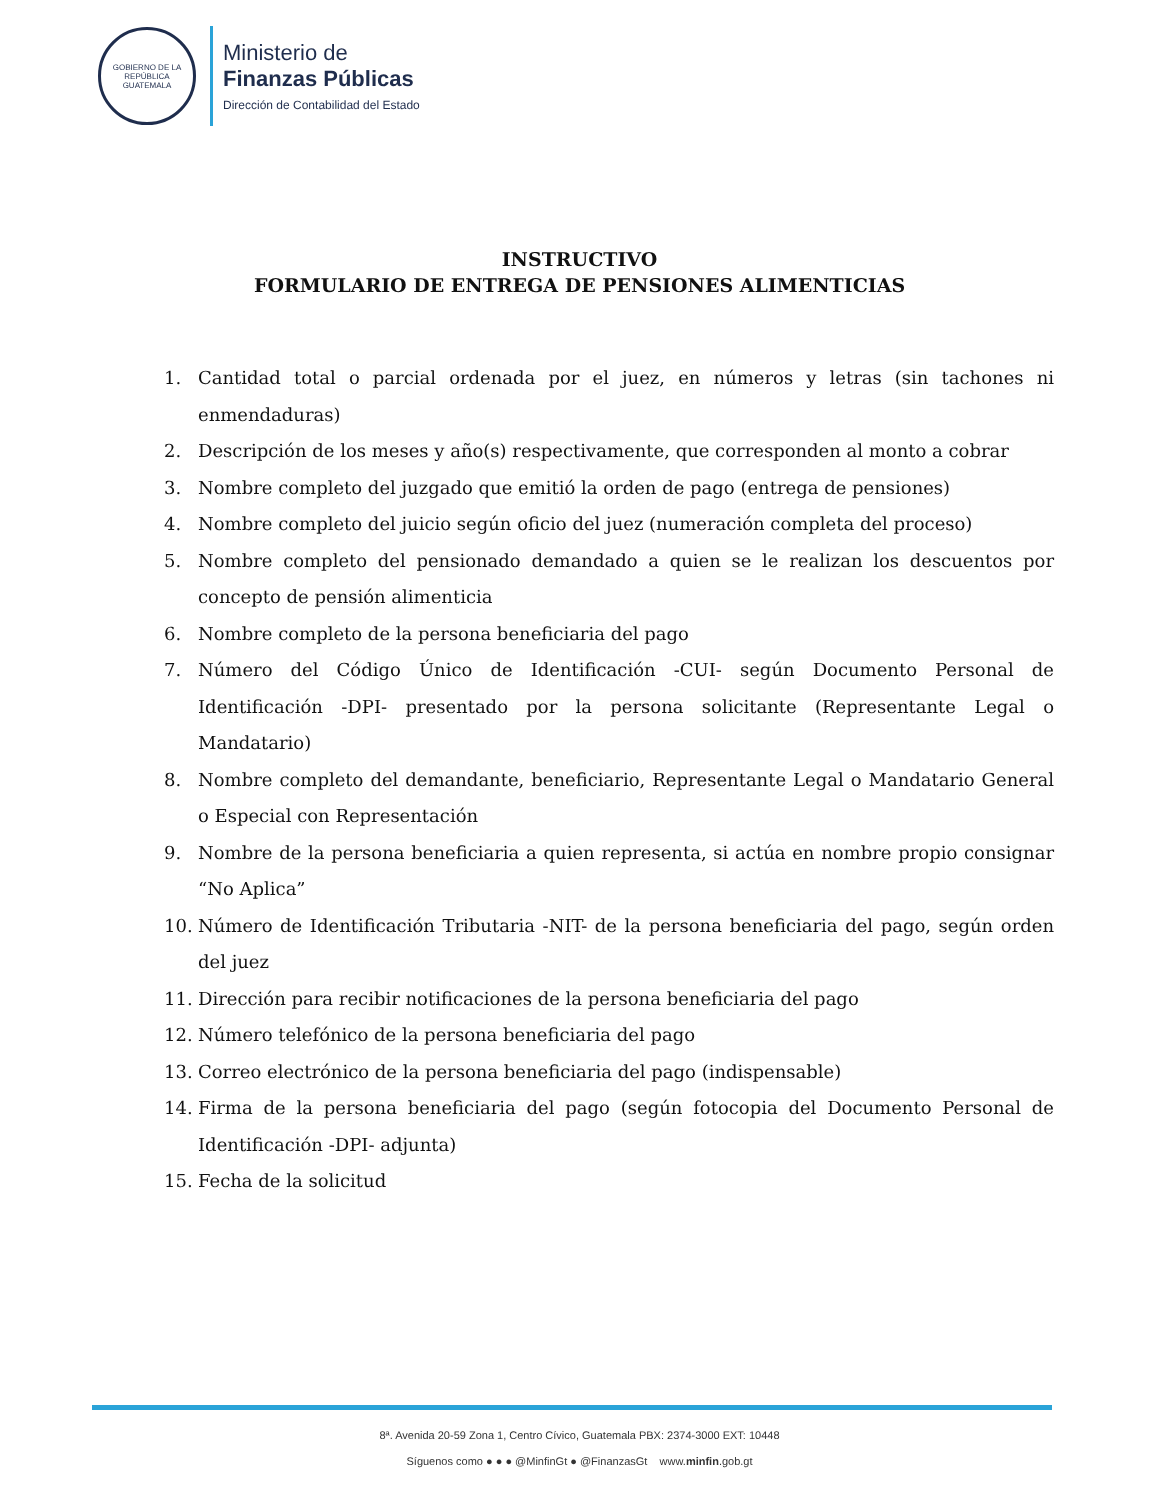GOBIERNO DE LA REPÚBLICA
GUATEMALA
Ministerio de
Finanzas Públicas
Dirección de Contabilidad del Estado
INSTRUCTIVO
FORMULARIO DE ENTREGA DE PENSIONES ALIMENTICIAS
1. Cantidad total o parcial ordenada por el juez, en números y letras (sin tachones ni enmendaduras)
2. Descripción de los meses y año(s) respectivamente, que corresponden al monto a cobrar
3. Nombre completo del juzgado que emitió la orden de pago (entrega de pensiones)
4. Nombre completo del juicio según oficio del juez (numeración completa del proceso)
5. Nombre completo del pensionado demandado a quien se le realizan los descuentos por concepto de pensión alimenticia
6. Nombre completo de la persona beneficiaria del pago
7. Número del Código Único de Identificación -CUI- según Documento Personal de Identificación -DPI- presentado por la persona solicitante (Representante Legal o Mandatario)
8. Nombre completo del demandante, beneficiario, Representante Legal o Mandatario General o Especial con Representación
9. Nombre de la persona beneficiaria a quien representa, si actúa en nombre propio consignar “No Aplica”
10. Número de Identificación Tributaria -NIT- de la persona beneficiaria del pago, según orden del juez
11. Dirección para recibir notificaciones de la persona beneficiaria del pago
12. Número telefónico de la persona beneficiaria del pago
13. Correo electrónico de la persona beneficiaria del pago (indispensable)
14. Firma de la persona beneficiaria del pago (según fotocopia del Documento Personal de Identificación -DPI- adjunta)
15. Fecha de la solicitud
8ª. Avenida 20-59 Zona 1, Centro Cívico, Guatemala PBX: 2374-3000 EXT: 10448
Síguenos como ● ● ● @MinfinGt ● @FinanzasGt www.minfin.gob.gt